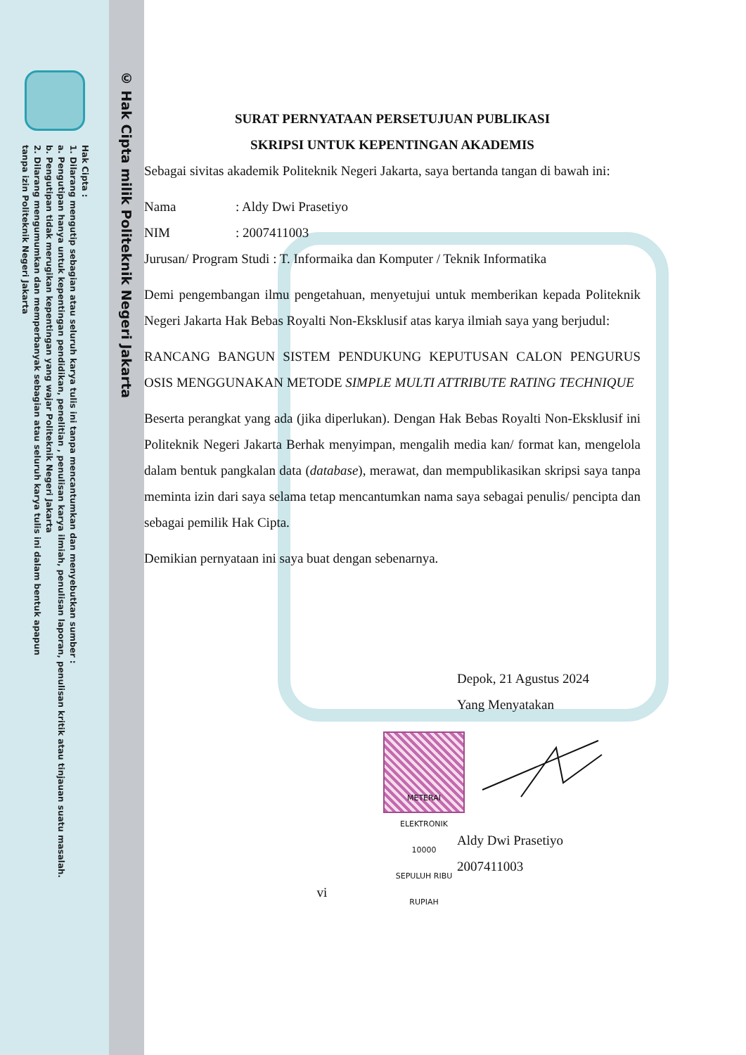Hak Cipta :
1. Dilarang mengutip sebagian atau seluruh karya tulis ini tanpa mencantumkan dan menyebutkan sumber :
a. Pengutipan hanya untuk kepentingan pendidikan, penelitian , penulisan karya ilmiah, penulisan laporan, penulisan kritik atau tinjauan suatu masalah.
b. Pengutipan tidak merugikan kepentingan yang wajar Politeknik Negeri Jakarta
2. Dilarang mengumumkan dan memperbanyak sebagian atau seluruh karya tulis ini dalam bentuk apapun
tanpa izin Politeknik Negeri Jakarta
© Hak Cipta milik Politeknik Negeri Jakarta
SURAT PERNYATAAN PERSETUJUAN PUBLIKASI
SKRIPSI UNTUK KEPENTINGAN AKADEMIS
Sebagai sivitas akademik Politeknik Negeri Jakarta, saya bertanda tangan di bawah ini:
Nama : Aldy Dwi Prasetiyo
NIM : 2007411003
Jurusan/ Program Studi : T. Informaika dan Komputer / Teknik Informatika
Demi pengembangan ilmu pengetahuan, menyetujui untuk memberikan kepada Politeknik Negeri Jakarta Hak Bebas Royalti Non-Eksklusif atas karya ilmiah saya yang berjudul:
RANCANG BANGUN SISTEM PENDUKUNG KEPUTUSAN CALON PENGURUS OSIS MENGGUNAKAN METODE SIMPLE MULTI ATTRIBUTE RATING TECHNIQUE
Beserta perangkat yang ada (jika diperlukan). Dengan Hak Bebas Royalti Non-Eksklusif ini Politeknik Negeri Jakarta Berhak menyimpan, mengalih media kan/ format kan, mengelola dalam bentuk pangkalan data (database), merawat, dan mempublikasikan skripsi saya tanpa meminta izin dari saya selama tetap mencantumkan nama saya sebagai penulis/ pencipta dan sebagai pemilik Hak Cipta.
Demikian pernyataan ini saya buat dengan sebenarnya.
Depok, 21 Agustus 2024
Yang Menyatakan
METERAI ELEKTRONIK
10000
SEPULUH RIBU RUPIAH
Aldy Dwi Prasetiyo
2007411003
vi